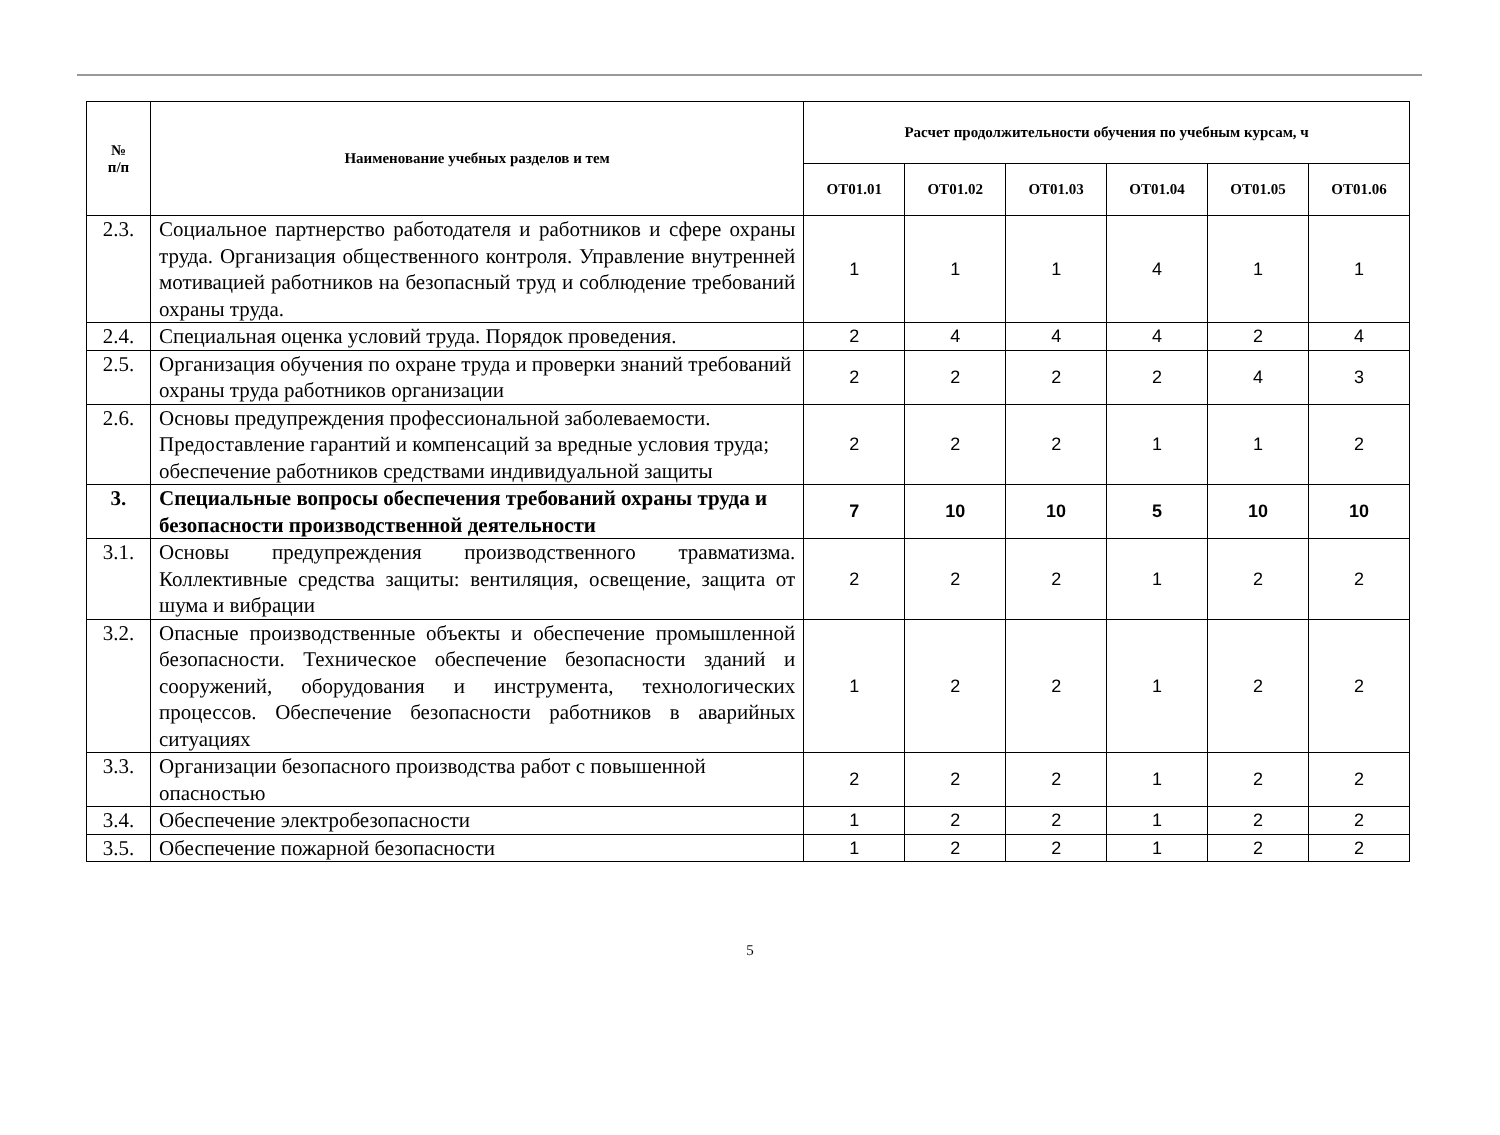| № п/п | Наименование учебных разделов и тем | Расчет продолжительности обучения по учебным курсам, ч | | | | | |
| --- | --- | --- | --- | --- | --- | --- | --- |
| | | ОТ01.01 | ОТ01.02 | ОТ01.03 | ОТ01.04 | ОТ01.05 | ОТ01.06 |
| 2.3. | Социальное партнерство работодателя и работников и сфере охраны труда. Организация общественного контроля. Управление внутренней мотивацией работников на безопасный труд и соблюдение требований охраны труда. | 1 | 1 | 1 | 4 | 1 | 1 |
| 2.4. | Специальная оценка условий труда. Порядок проведения. | 2 | 4 | 4 | 4 | 2 | 4 |
| 2.5. | Организация обучения по охране труда и проверки знаний требований охраны труда работников организации | 2 | 2 | 2 | 2 | 4 | 3 |
| 2.6. | Основы предупреждения профессиональной заболеваемости. Предоставление гарантий и компенсаций за вредные условия труда; обеспечение работников средствами индивидуальной защиты | 2 | 2 | 2 | 1 | 1 | 2 |
| 3. | Специальные вопросы обеспечения требований охраны труда и безопасности производственной деятельности | 7 | 10 | 10 | 5 | 10 | 10 |
| 3.1. | Основы предупреждения производственного травматизма. Коллективные средства защиты: вентиляция, освещение, защита от шума и вибрации | 2 | 2 | 2 | 1 | 2 | 2 |
| 3.2. | Опасные производственные объекты и обеспечение промышленной безопасности. Техническое обеспечение безопасности зданий и сооружений, оборудования и инструмента, технологических процессов. Обеспечение безопасности работников в аварийных ситуациях | 1 | 2 | 2 | 1 | 2 | 2 |
| 3.3. | Организации безопасного производства работ с повышенной опасностью | 2 | 2 | 2 | 1 | 2 | 2 |
| 3.4. | Обеспечение электробезопасности | 1 | 2 | 2 | 1 | 2 | 2 |
| 3.5. | Обеспечение пожарной безопасности | 1 | 2 | 2 | 1 | 2 | 2 |
5